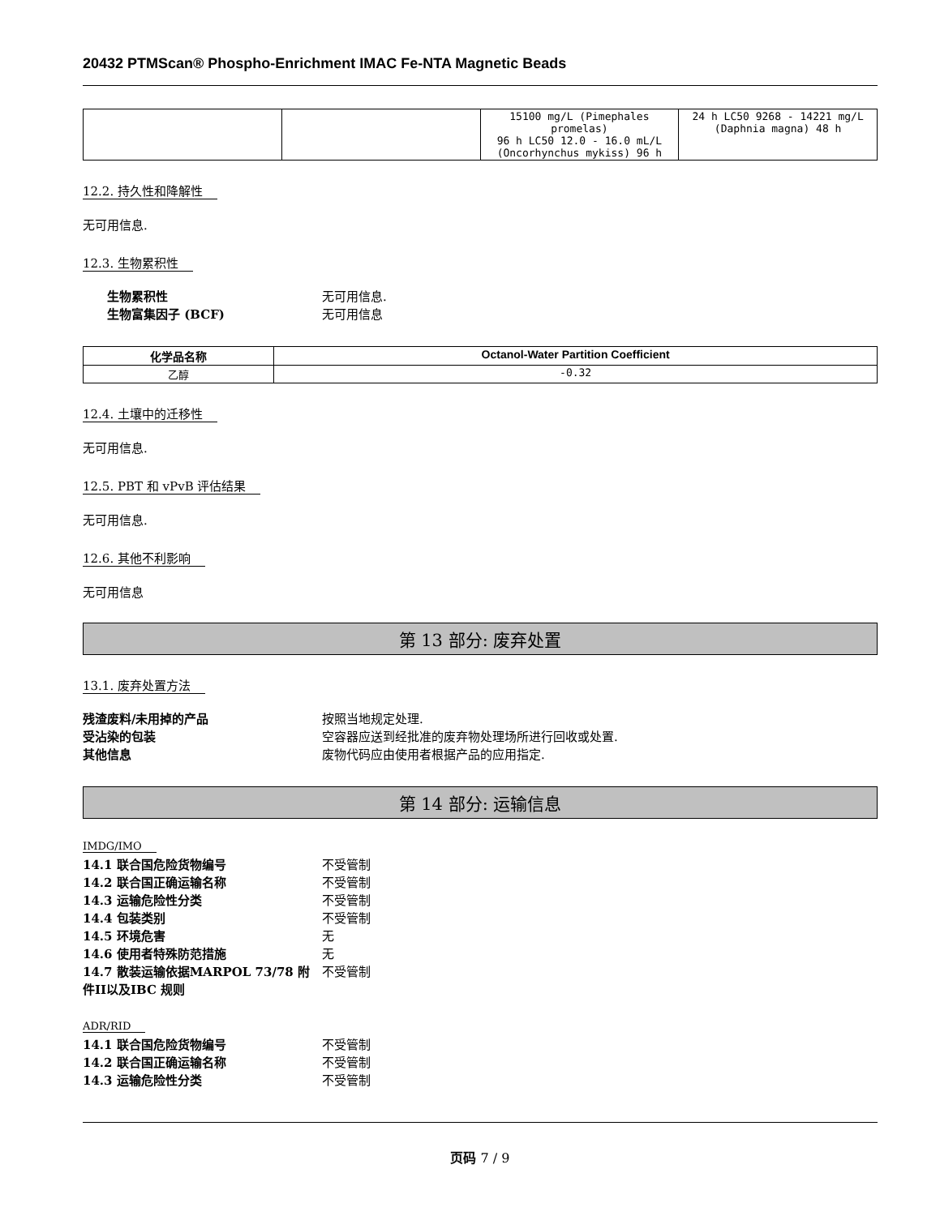20432 PTMScan® Phospho-Enrichment IMAC Fe-NTA Magnetic Beads
| | | 15100 mg/L (Pimephales promelas) 96 h LC50 12.0 - 16.0 mL/L (Oncorhynchus mykiss) 96 h | 24 h LC50 9268 - 14221 mg/L (Daphnia magna) 48 h |
12.2. 持久性和降解性
无可用信息.
12.3. 生物累积性
生物累积性 无可用信息. 生物富集因子 (BCF) 无可用信息
| 化学品名称 | Octanol-Water Partition Coefficient |
| --- | --- |
| 乙醇 | -0.32 |
12.4. 土壤中的迁移性
无可用信息.
12.5. PBT 和 vPvB 评估结果
无可用信息.
12.6. 其他不利影响
无可用信息
第 13 部分: 废弃处置
13.1. 废弃处置方法
残渣废料/未用掉的产品 按照当地规定处理. 受沾染的包装 空容器应送到经批准的废弃物处理场所进行回收或处置. 其他信息 废物代码应由使用者根据产品的应用指定.
第 14 部分: 运输信息
IMDG/IMO
14.1 联合国危险货物编号 不受管制 14.2 联合国正确运输名称 不受管制 14.3 运输危险性分类 不受管制 14.4 包装类别 不受管制 14.5 环境危害 无 14.6 使用者特殊防范措施 无 14.7 散装运输依据MARPOL 73/78 附件II以及IBC 规则 不受管制
ADR/RID
14.1 联合国危险货物编号 不受管制 14.2 联合国正确运输名称 不受管制 14.3 运输危险性分类 不受管制
页码 7 / 9